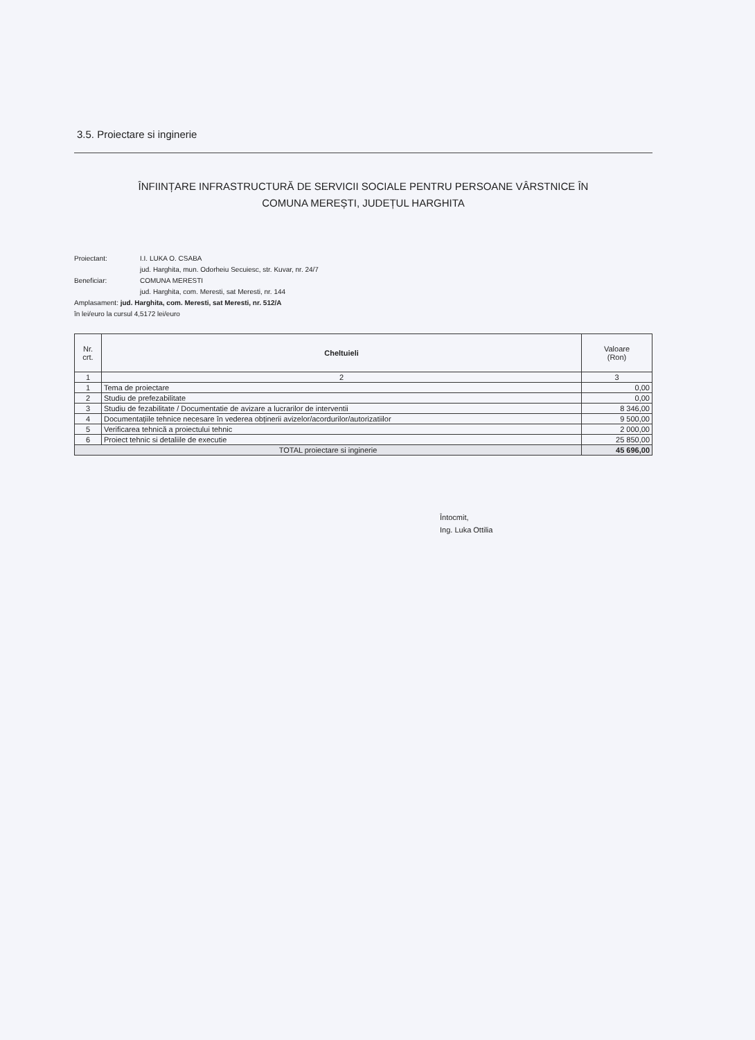3.5. Proiectare si inginerie
ÎNFIINȚARE INFRASTRUCTURĂ DE SERVICII SOCIALE PENTRU PERSOANE VÂRSTNICE ÎN
COMUNA MEREȘTI, JUDEȚUL HARGHITA
Proiectant: I.I. LUKA O. CSABA
jud. Harghita, mun. Odorheiu Secuiesc, str. Kuvar, nr. 24/7
Beneficiar: COMUNA MERESTI
jud. Harghita, com. Meresti, sat Meresti, nr. 144
Amplasament: jud. Harghita, com. Meresti, sat Meresti, nr. 512/A
în lei/euro la cursul 4,5172 lei/euro
| Nr. crt. | Cheltuieli | Valoare (Ron) |
| --- | --- | --- |
| 1 | 2 | 3 |
| 1 | Tema de proiectare | 0,00 |
| 2 | Studiu de prefezabilitate | 0,00 |
| 3 | Studiu de fezabilitate / Documentatie de avizare a lucrarilor de interventii | 8 346,00 |
| 4 | Documentațiile tehnice necesare în vederea obținerii avizelor/acordurilor/autorizatiilor | 9 500,00 |
| 5 | Verificarea tehnică a proiectului tehnic | 2 000,00 |
| 6 | Proiect tehnic si detaliile de executie | 25 850,00 |
| TOTAL proiectare si inginerie | | 45 696,00 |
Întocmit,
Ing. Luka Ottilia